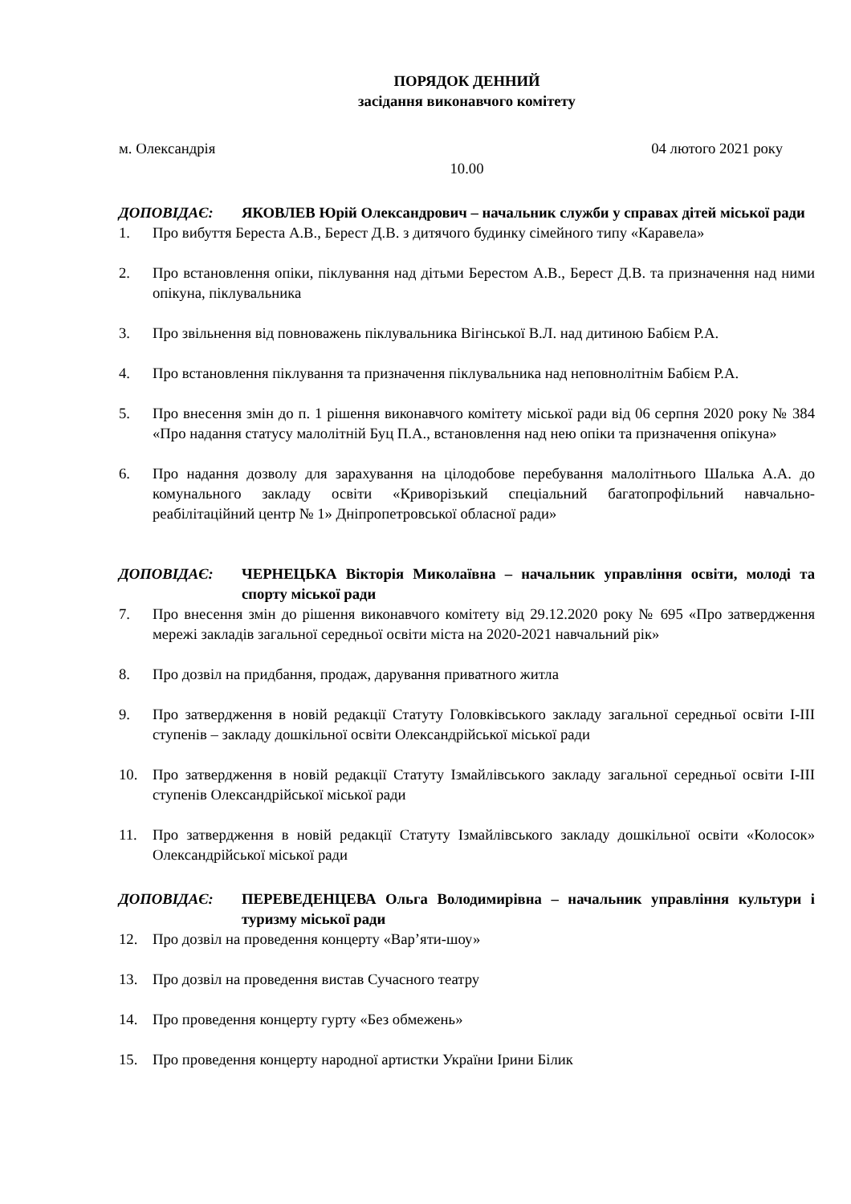ПОРЯДОК ДЕННИЙ
засідання виконавчого комітету
м. Олександрія 04 лютого 2021 року
10.00
ДОПОВІДАЄ: ЯКОВЛЕВ Юрій Олександрович – начальник служби у справах дітей міської ради
1. Про вибуття Береста А.В., Берест Д.В. з дитячого будинку сімейного типу «Каравела»
2. Про встановлення опіки, піклування над дітьми Берестом А.В., Берест Д.В. та призначення над ними опікуна, піклувальника
3. Про звільнення від повноважень піклувальника Вігінської В.Л. над дитиною Бабієм Р.А.
4. Про встановлення піклування та призначення піклувальника над неповнолітнім Бабієм Р.А.
5. Про внесення змін до п. 1 рішення виконавчого комітету міської ради від 06 серпня 2020 року № 384 «Про надання статусу малолітній Буц П.А., встановлення над нею опіки та призначення опікуна»
6. Про надання дозволу для зарахування на цілодобове перебування малолітнього Шалька А.А. до комунального закладу освіти «Криворізький спеціальний багатопрофільний навчально-реабілітаційний центр № 1» Дніпропетровської обласної ради»
ДОПОВІДАЄ: ЧЕРНЕЦЬКА Вікторія Миколаївна – начальник управління освіти, молоді та спорту міської ради
7. Про внесення змін до рішення виконавчого комітету від 29.12.2020 року № 695 «Про затвердження мережі закладів загальної середньої освіти міста на 2020-2021 навчальний рік»
8. Про дозвіл на придбання, продаж, дарування приватного житла
9. Про затвердження в новій редакції Статуту Головківського закладу загальної середньої освіти І-ІІІ ступенів – закладу дошкільної освіти Олександрійської міської ради
10. Про затвердження в новій редакції Статуту Ізмайлівського закладу загальної середньої освіти І-ІІІ ступенів Олександрійської міської ради
11. Про затвердження в новій редакції Статуту Ізмайлівського закладу дошкільної освіти «Колосок» Олександрійської міської ради
ДОПОВІДАЄ: ПЕРЕВЕДЕНЦЕВА Ольга Володимирівна – начальник управління культури і туризму міської ради
12. Про дозвіл на проведення концерту «Вар’яти-шоу»
13. Про дозвіл на проведення вистав Сучасного театру
14. Про проведення концерту гурту «Без обмежень»
15. Про проведення концерту народної артистки України Ірини Білик